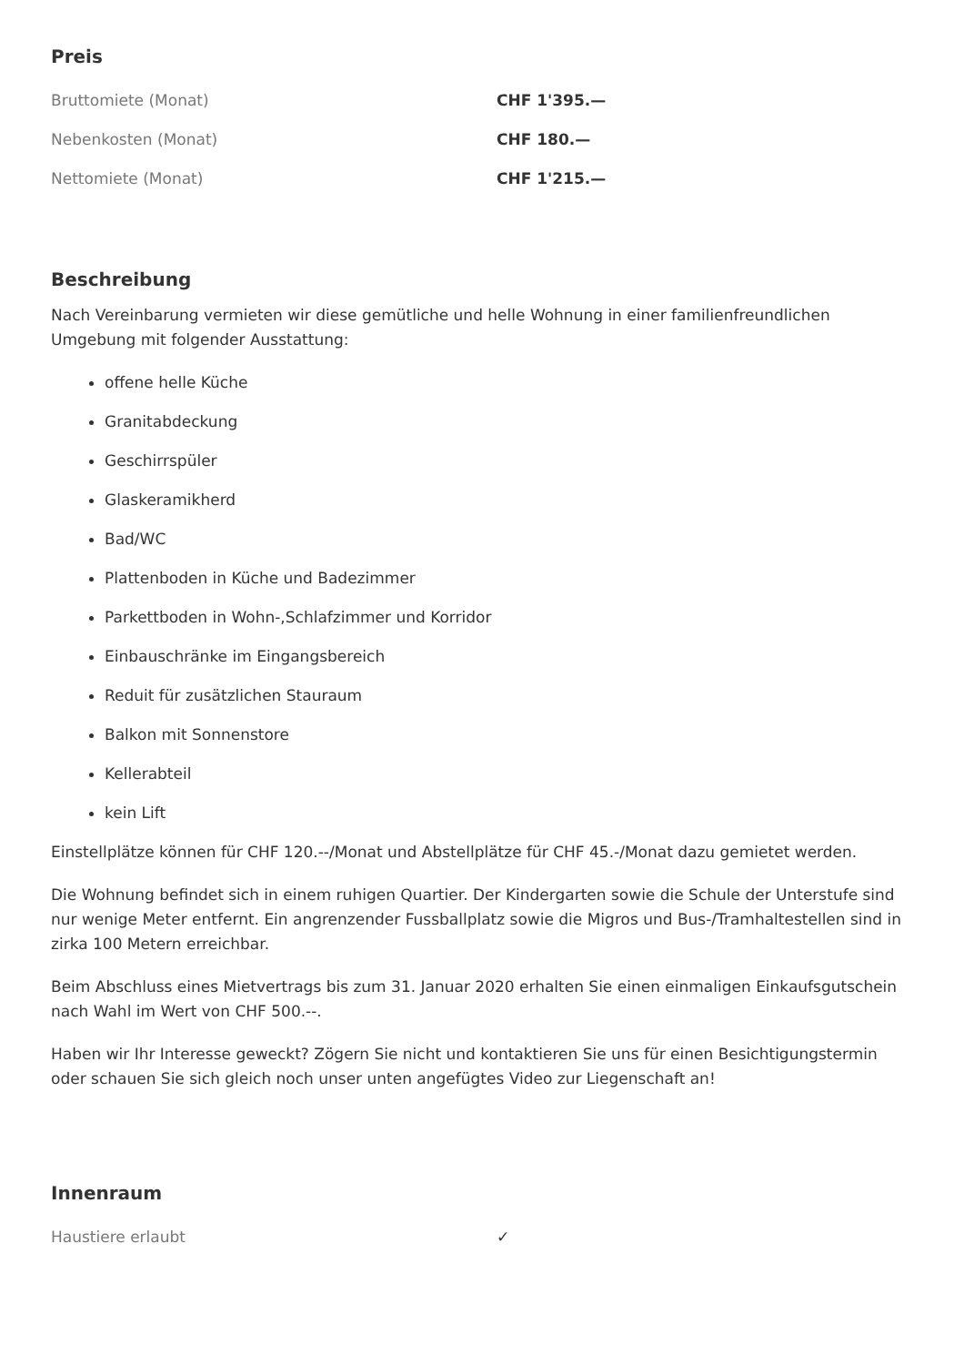Preis
| Bruttomiete (Monat) | CHF 1'395.— |
| Nebenkosten (Monat) | CHF 180.— |
| Nettomiete (Monat) | CHF 1'215.— |
Beschreibung
Nach Vereinbarung vermieten wir diese gemütliche und helle Wohnung in einer familienfreundlichen Umgebung mit folgender Ausstattung:
offene helle Küche
Granitabdeckung
Geschirrspüler
Glaskeramikherd
Bad/WC
Plattenboden in Küche und Badezimmer
Parkettboden in Wohn-,Schlafzimmer und Korridor
Einbauschränke im Eingangsbereich
Reduit für zusätzlichen Stauraum
Balkon mit Sonnenstore
Kellerabteil
kein Lift
Einstellplätze können für CHF 120.--/Monat und Abstellplätze für CHF 45.-/Monat dazu gemietet werden.
Die Wohnung befindet sich in einem ruhigen Quartier. Der Kindergarten sowie die Schule der Unterstufe sind nur wenige Meter entfernt. Ein angrenzender Fussballplatz sowie die Migros und Bus-/Tramhaltestellen sind in zirka 100 Metern erreichbar.
Beim Abschluss eines Mietvertrags bis zum 31. Januar 2020 erhalten Sie einen einmaligen Einkaufsgutschein nach Wahl im Wert von CHF 500.--.
Haben wir Ihr Interesse geweckt? Zögern Sie nicht und kontaktieren Sie uns für einen Besichtigungstermin oder schauen Sie sich gleich noch unser unten angefügtes Video zur Liegenschaft an!
Innenraum
| Haustiere erlaubt | ✓ |